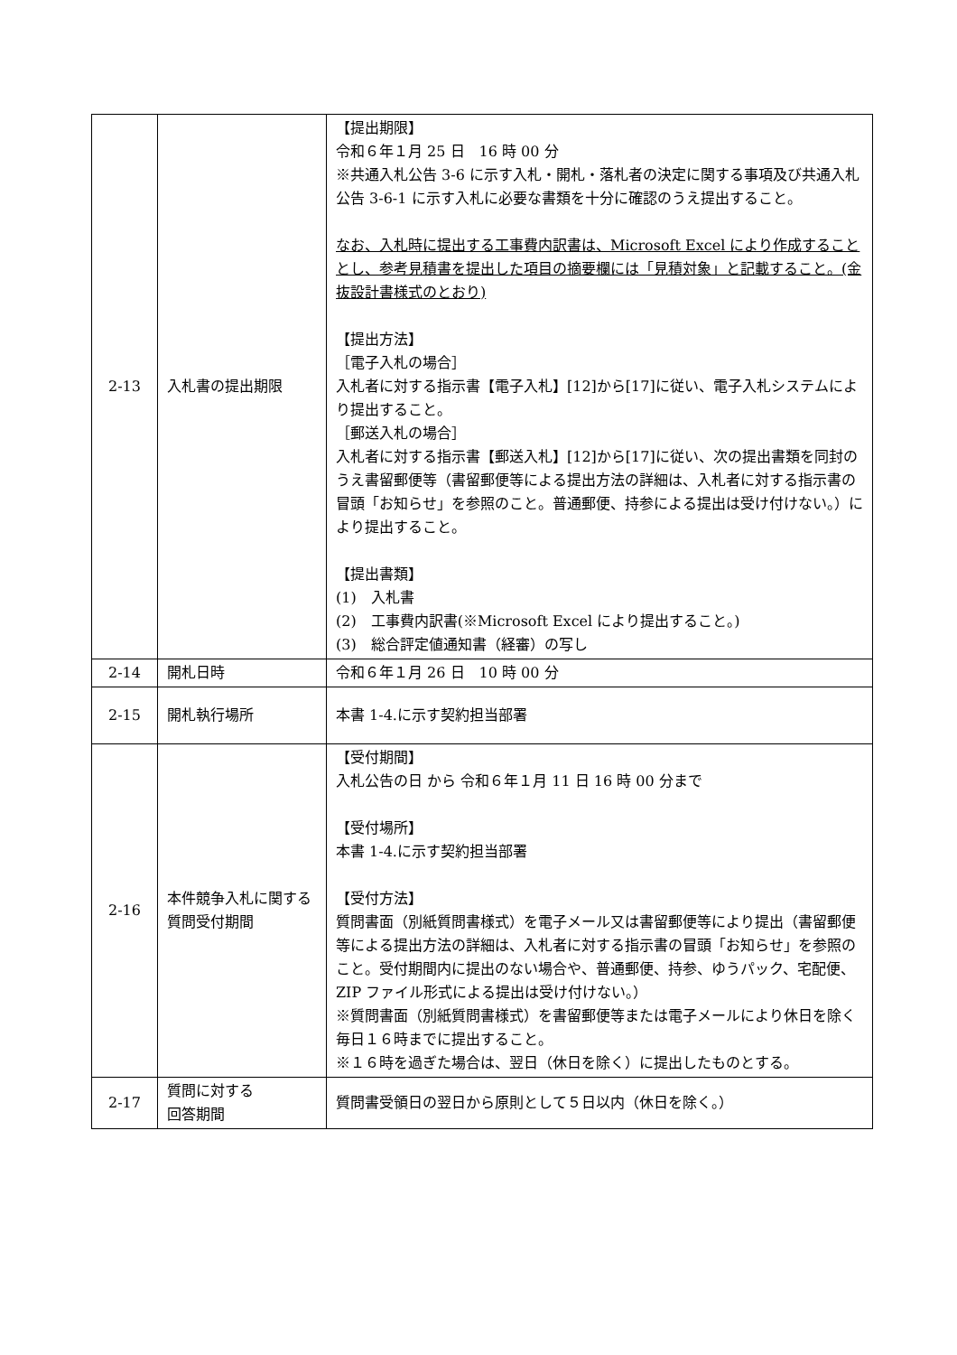| 2-13 | 入札書の提出期限 | 【提出期限】 令和６年１月 25 日 16 時 00 分 ※共通入札公告 3-6 に示す入札・開札・落札者の決定に関する事項及び共通入札公告 3-6-1 に示す入札に必要な書類を十分に確認のうえ提出すること。 なお、入札時に提出する工事費内訳書は、Microsoft Excel により作成することとし、参考見積書を提出した項目の摘要欄には「見積対象」と記載すること。(金抜設計書様式のとおり) 【提出方法】 ［電子入札の場合］ 入札者に対する指示書【電子入札】[12]から[17]に従い、電子入札システムにより提出すること。 ［郵送入札の場合］ 入札者に対する指示書【郵送入札】[12]から[17]に従い、次の提出書類を同封のうえ書留郵便等（書留郵便等による提出方法の詳細は、入札者に対する指示書の冒頭「お知らせ」を参照のこと。普通郵便、持参による提出は受け付けない。）により提出すること。 【提出書類】 (1) 入札書 (2) 工事費内訳書(※Microsoft Excel により提出すること。) (3) 総合評定値通知書（経審）の写し |
| 2-14 | 開札日時 | 令和６年１月 26 日 10 時 00 分 |
| 2-15 | 開札執行場所 | 本書 1-4.に示す契約担当部署 |
| 2-16 | 本件競争入札に関する質問受付期間 | 【受付期間】 入札公告の日 から 令和６年１月 11 日 16 時 00 分まで 【受付場所】 本書 1-4.に示す契約担当部署 【受付方法】 質問書面（別紙質問書様式）を電子メール又は書留郵便等により提出（書留郵便等による提出方法の詳細は、入札者に対する指示書の冒頭「お知らせ」を参照のこと。受付期間内に提出のない場合や、普通郵便、持参、ゆうパック、宅配便、ZIP ファイル形式による提出は受け付けない。） ※質問書面（別紙質問書様式）を書留郵便等または電子メールにより休日を除く毎日１６時までに提出すること。 ※１６時を過ぎた場合は、翌日（休日を除く）に提出したものとする。 |
| 2-17 | 質問に対する 回答期間 | 質問書受領日の翌日から原則として５日以内（休日を除く。） |